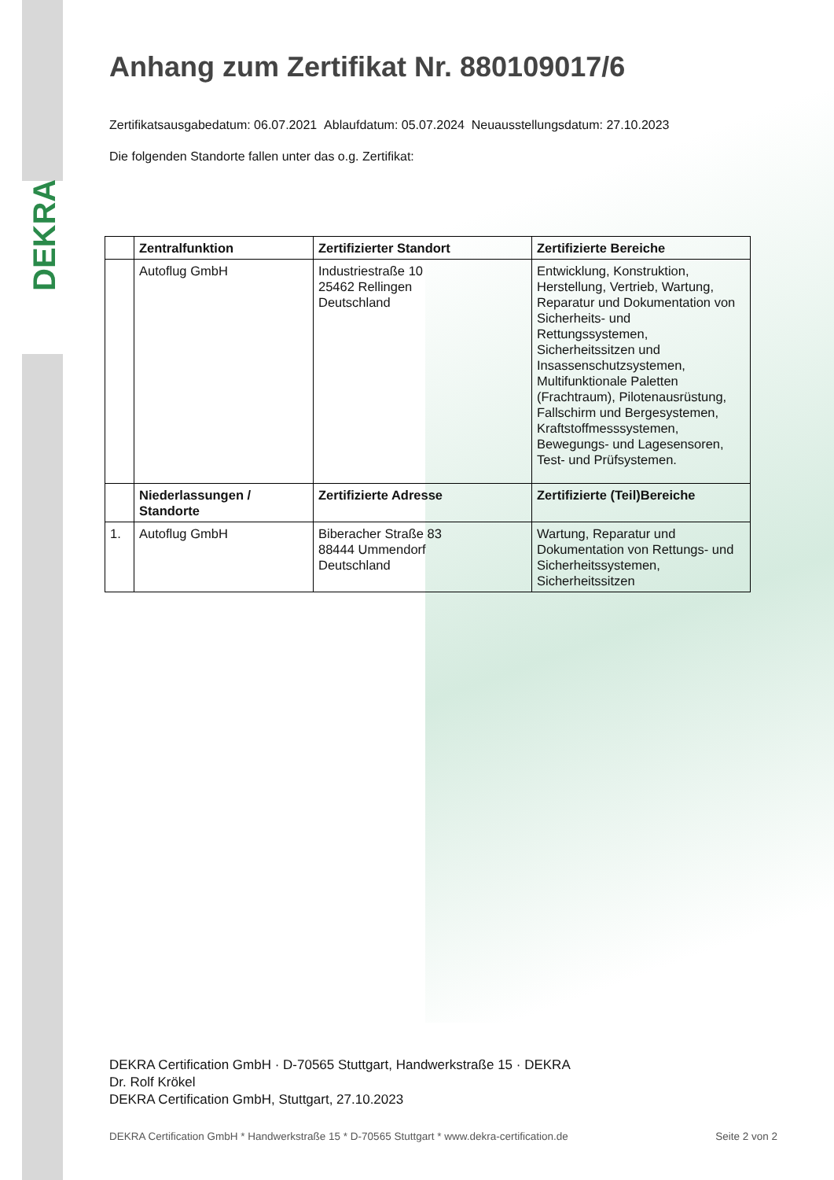DEKRA
Anhang zum Zertifikat Nr. 880109017/6
Zertifikatsausgabedatum: 06.07.2021 Ablaufdatum: 05.07.2024 Neuausstellungsdatum: 27.10.2023
Die folgenden Standorte fallen unter das o.g. Zertifikat:
| | Zentralfunktion | Zertifizierter Standort | Zertifizierte Bereiche |
| --- | --- | --- | --- |
| | Autoflug GmbH | Industriestraße 10 25462 Rellingen Deutschland | Entwicklung, Konstruktion, Herstellung, Vertrieb, Wartung, Reparatur und Dokumentation von Sicherheits- und Rettungssystemen, Sicherheitssitzen und Insassenschutzsystemen, Multifunktionale Paletten (Frachtraum), Pilotenausrüstung, Fallschirm und Bergesystemen, Kraftstoffmesssystemen, Bewegungs- und Lagesensoren, Test- und Prüfsystemen. |
| | Niederlassungen / Standorte | Zertifizierte Adresse | Zertifizierte (Teil)Bereiche |
| 1. | Autoflug GmbH | Biberacher Straße 83 88444 Ummendorf Deutschland | Wartung, Reparatur und Dokumentation von Rettungs- und Sicherheitssystemen, Sicherheitssitzen |
DEKRA Certification GmbH · D-70565 Stuttgart, Handwerkstraße 15 · DEKRA
Dr. Rolf Krökel
DEKRA Certification GmbH, Stuttgart, 27.10.2023
DEKRA Certification GmbH * Handwerkstraße 15 * D-70565 Stuttgart * www.dekra-certification.de Seite 2 von 2